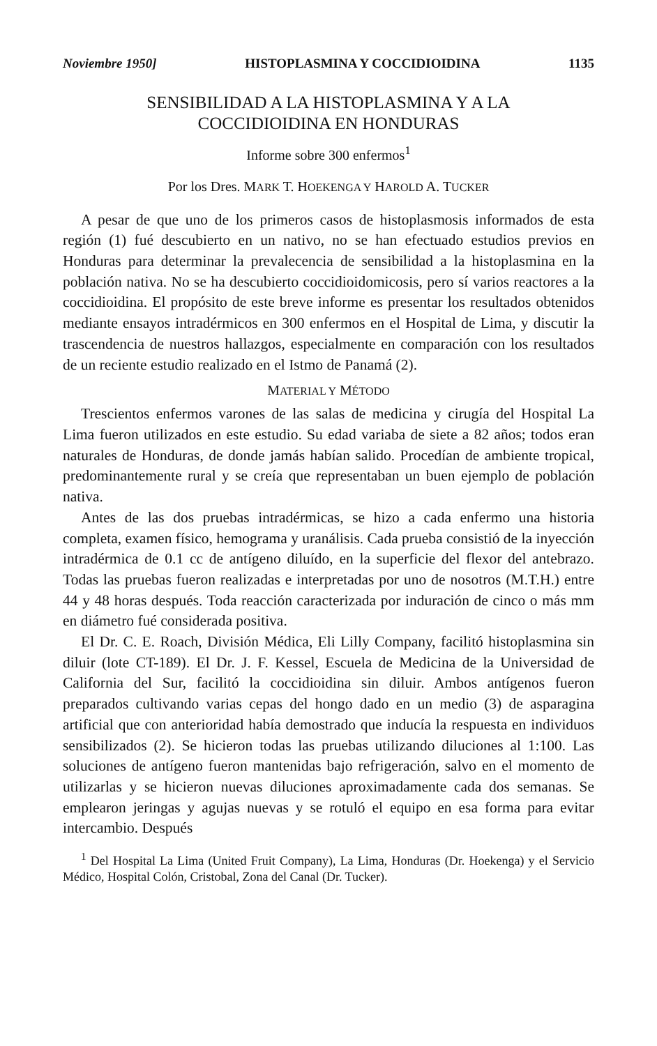Noviembre 1950] HISTOPLASMINA Y COCCIDIOIDINA 1135
SENSIBILIDAD A LA HISTOPLASMINA Y A LA
COCCIDIOIDINA EN HONDURAS
Informe sobre 300 enfermos<sup>1</sup>
Por los Dres. MARK T. HOEKENGA Y HAROLD A. TUCKER
A pesar de que uno de los primeros casos de histoplasmosis informados de esta región (1) fué descubierto en un nativo, no se han efectuado estudios previos en Honduras para determinar la prevalecencia de sensibilidad a la histoplasmina en la población nativa. No se ha descubierto coccidioidomicosis, pero sí varios reactores a la coccidioidina. El propósito de este breve informe es presentar los resultados obtenidos mediante ensayos intradérmicos en 300 enfermos en el Hospital de Lima, y discutir la trascendencia de nuestros hallazgos, especialmente en comparación con los resultados de un reciente estudio realizado en el Istmo de Panamá (2).
MATERIAL Y MÉTODO
Trescientos enfermos varones de las salas de medicina y cirugía del Hospital La Lima fueron utilizados en este estudio. Su edad variaba de siete a 82 años; todos eran naturales de Honduras, de donde jamás habían salido. Procedían de ambiente tropical, predominantemente rural y se creía que representaban un buen ejemplo de población nativa.
Antes de las dos pruebas intradérmicas, se hizo a cada enfermo una historia completa, examen físico, hemograma y uranálisis. Cada prueba consistió de la inyección intradérmica de 0.1 cc de antígeno diluído, en la superficie del flexor del antebrazo. Todas las pruebas fueron realizadas e interpretadas por uno de nosotros (M.T.H.) entre 44 y 48 horas después. Toda reacción caracterizada por induración de cinco o más mm en diámetro fué considerada positiva.
El Dr. C. E. Roach, División Médica, Eli Lilly Company, facilitó histoplasmina sin diluir (lote CT-189). El Dr. J. F. Kessel, Escuela de Medicina de la Universidad de California del Sur, facilitó la coccidioidina sin diluir. Ambos antígenos fueron preparados cultivando varias cepas del hongo dado en un medio (3) de asparagina artificial que con anterioridad había demostrado que inducía la respuesta en individuos sensibilizados (2). Se hicieron todas las pruebas utilizando diluciones al 1:100. Las soluciones de antígeno fueron mantenidas bajo refrigeración, salvo en el momento de utilizarlas y se hicieron nuevas diluciones aproximadamente cada dos semanas. Se emplearon jeringas y agujas nuevas y se rotuló el equipo en esa forma para evitar intercambio. Después
<sup>1</sup> Del Hospital La Lima (United Fruit Company), La Lima, Honduras (Dr. Hoekenga) y el Servicio Médico, Hospital Colón, Cristobal, Zona del Canal (Dr. Tucker).